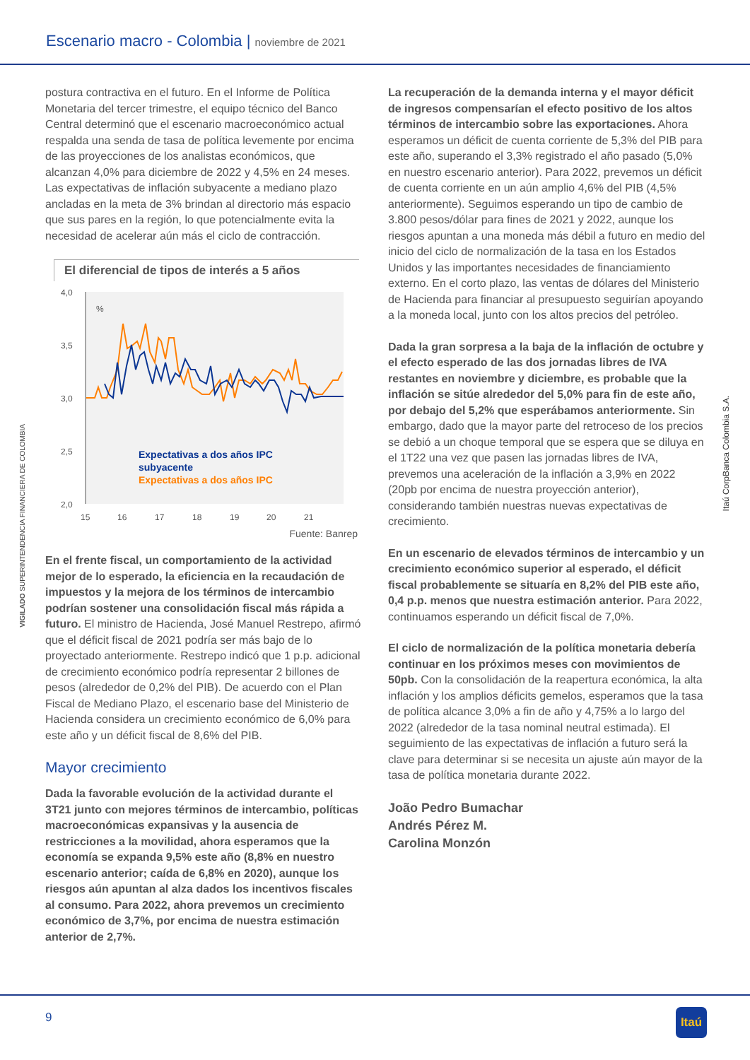Escenario macro - Colombia | noviembre de 2021
VIGILADO SUPERINTENDENCIA FINANCIERA DE COLOMBIA
Itaú CorpBanca Colombia S.A.
postura contractiva en el futuro. En el Informe de Política Monetaria del tercer trimestre, el equipo técnico del Banco Central determinó que el escenario macroeconómico actual respalda una senda de tasa de política levemente por encima de las proyecciones de los analistas económicos, que alcanzan 4,0% para diciembre de 2022 y 4,5% en 24 meses. Las expectativas de inflación subyacente a mediano plazo ancladas en la meta de 3% brindan al directorio más espacio que sus pares en la región, lo que potencialmente evita la necesidad de acelerar aún más el ciclo de contracción.
El diferencial de tipos de interés a 5 años
4,0
3,5
3,0
2,5
2,0
%
15
16
17
18
19
20
21
Expectativas a dos años IPC
subyacente
Expectativas a dos años IPC
Fuente: Banrep
En el frente fiscal, un comportamiento de la actividad mejor de lo esperado, la eficiencia en la recaudación de impuestos y la mejora de los términos de intercambio podrían sostener una consolidación fiscal más rápida a futuro. El ministro de Hacienda, José Manuel Restrepo, afirmó que el déficit fiscal de 2021 podría ser más bajo de lo proyectado anteriormente. Restrepo indicó que 1 p.p. adicional de crecimiento económico podría representar 2 billones de pesos (alrededor de 0,2% del PIB). De acuerdo con el Plan Fiscal de Mediano Plazo, el escenario base del Ministerio de Hacienda considera un crecimiento económico de 6,0% para este año y un déficit fiscal de 8,6% del PIB.
Mayor crecimiento
Dada la favorable evolución de la actividad durante el 3T21 junto con mejores términos de intercambio, políticas macroeconómicas expansivas y la ausencia de restricciones a la movilidad, ahora esperamos que la economía se expanda 9,5% este año (8,8% en nuestro escenario anterior; caída de 6,8% en 2020), aunque los riesgos aún apuntan al alza dados los incentivos fiscales al consumo. Para 2022, ahora prevemos un crecimiento económico de 3,7%, por encima de nuestra estimación anterior de 2,7%.
La recuperación de la demanda interna y el mayor déficit de ingresos compensarían el efecto positivo de los altos términos de intercambio sobre las exportaciones. Ahora esperamos un déficit de cuenta corriente de 5,3% del PIB para este año, superando el 3,3% registrado el año pasado (5,0% en nuestro escenario anterior). Para 2022, prevemos un déficit de cuenta corriente en un aún amplio 4,6% del PIB (4,5% anteriormente). Seguimos esperando un tipo de cambio de 3.800 pesos/dólar para fines de 2021 y 2022, aunque los riesgos apuntan a una moneda más débil a futuro en medio del inicio del ciclo de normalización de la tasa en los Estados Unidos y las importantes necesidades de financiamiento externo. En el corto plazo, las ventas de dólares del Ministerio de Hacienda para financiar al presupuesto seguirían apoyando a la moneda local, junto con los altos precios del petróleo.
Dada la gran sorpresa a la baja de la inflación de octubre y el efecto esperado de las dos jornadas libres de IVA restantes en noviembre y diciembre, es probable que la inflación se sitúe alrededor del 5,0% para fin de este año, por debajo del 5,2% que esperábamos anteriormente. Sin embargo, dado que la mayor parte del retroceso de los precios se debió a un choque temporal que se espera que se diluya en el 1T22 una vez que pasen las jornadas libres de IVA, prevemos una aceleración de la inflación a 3,9% en 2022 (20pb por encima de nuestra proyección anterior), considerando también nuestras nuevas expectativas de crecimiento.
En un escenario de elevados términos de intercambio y un crecimiento económico superior al esperado, el déficit fiscal probablemente se situaría en 8,2% del PIB este año, 0,4 p.p. menos que nuestra estimación anterior. Para 2022, continuamos esperando un déficit fiscal de 7,0%.
El ciclo de normalización de la política monetaria debería continuar en los próximos meses con movimientos de 50pb. Con la consolidación de la reapertura económica, la alta inflación y los amplios déficits gemelos, esperamos que la tasa de política alcance 3,0% a fin de año y 4,75% a lo largo del 2022 (alrededor de la tasa nominal neutral estimada). El seguimiento de las expectativas de inflación a futuro será la clave para determinar si se necesita un ajuste aún mayor de la tasa de política monetaria durante 2022.
João Pedro Bumachar
Andrés Pérez M.
Carolina Monzón
9 Itaú